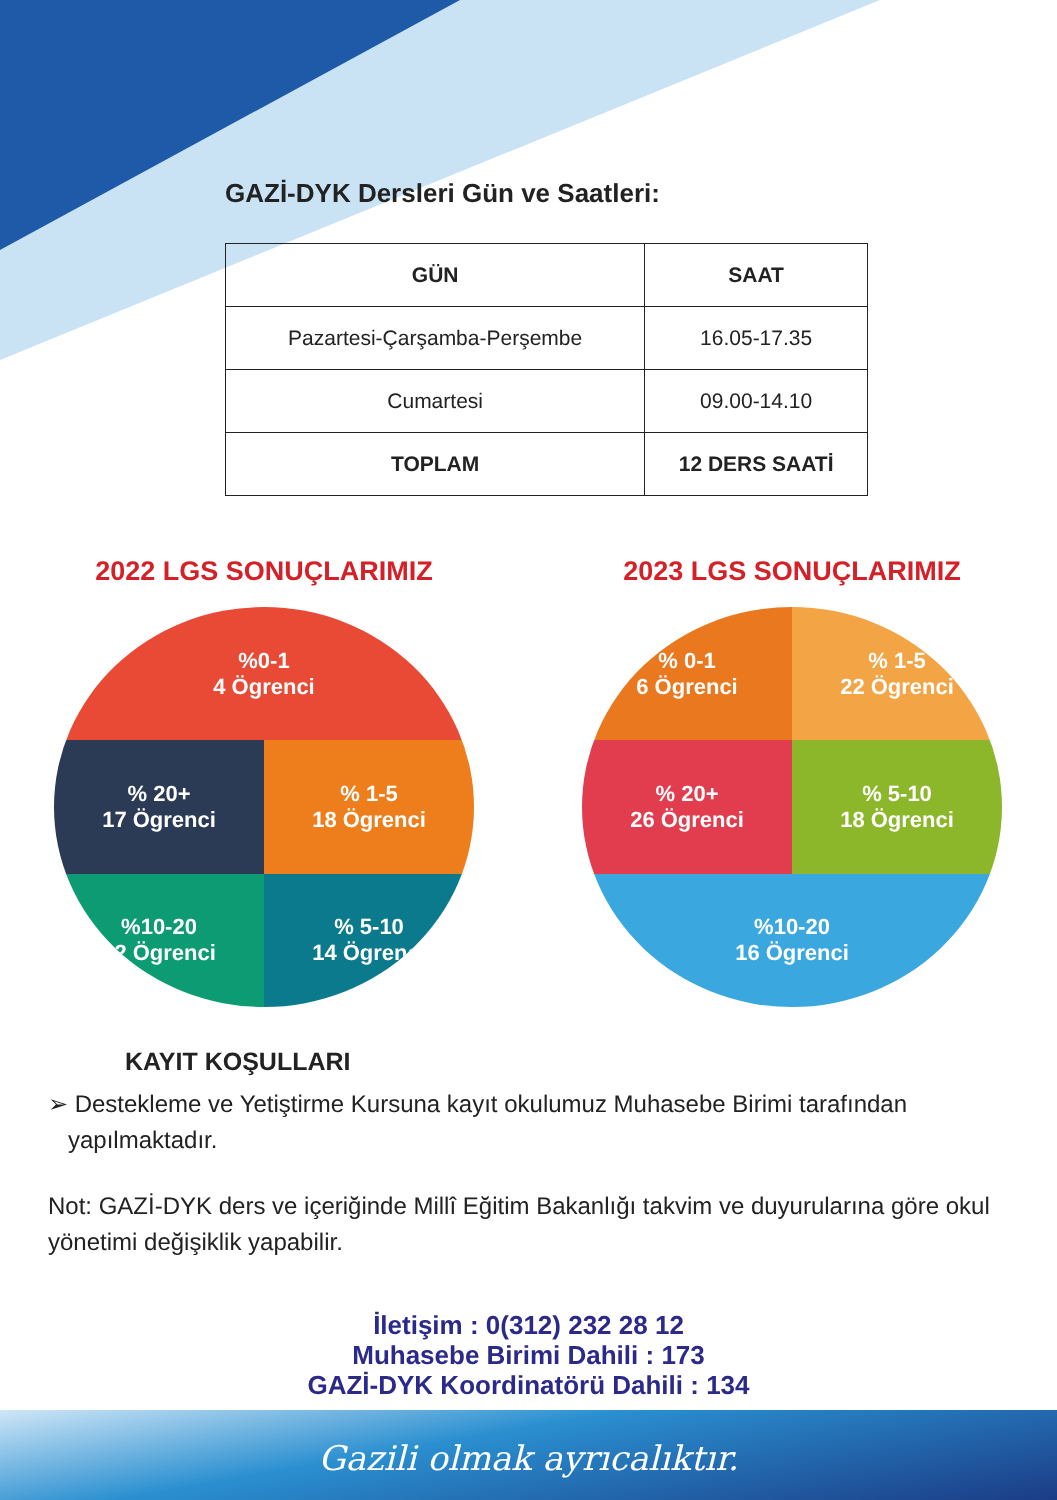GAZİ-DYK Dersleri Gün ve Saatleri:
| GÜN | SAAT |
| --- | --- |
| Pazartesi-Çarşamba-Perşembe | 16.05-17.35 |
| Cumartesi | 09.00-14.10 |
| TOPLAM | 12 DERS SAATİ |
2022 LGS SONUÇLARIMIZ
%0-1
4 Ögrenci
% 20+
17 Ögrenci
% 1-5
18 Ögrenci
%10-20
12 Ögrenci
% 5-10
14 Ögrenci
2023 LGS SONUÇLARIMIZ
% 0-1
6 Ögrenci
% 1-5
22 Ögrenci
% 20+
26 Ögrenci
% 5-10
18 Ögrenci
%10-20
16 Ögrenci
KAYIT KOŞULLARI
➢ Destekleme ve Yetiştirme Kursuna kayıt okulumuz Muhasebe Birimi tarafından
yapılmaktadır.
Not: GAZİ-DYK ders ve içeriğinde Millî Eğitim Bakanlığı takvim ve duyurularına göre okul yönetimi değişiklik yapabilir.
İletişim : 0(312) 232 28 12
Muhasebe Birimi Dahili : 173
GAZİ-DYK Koordinatörü Dahili : 134
Gazili olmak ayrıcalıktır.